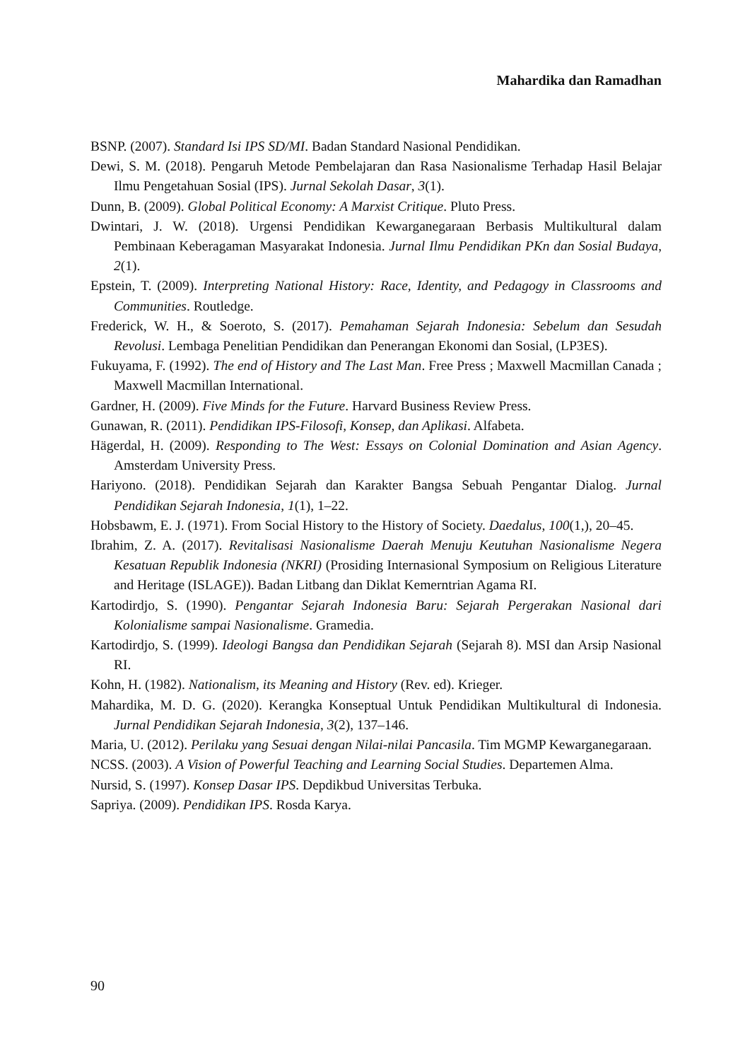Mahardika dan Ramadhan
BSNP. (2007). Standard Isi IPS SD/MI. Badan Standard Nasional Pendidikan.
Dewi, S. M. (2018). Pengaruh Metode Pembelajaran dan Rasa Nasionalisme Terhadap Hasil Belajar Ilmu Pengetahuan Sosial (IPS). Jurnal Sekolah Dasar, 3(1).
Dunn, B. (2009). Global Political Economy: A Marxist Critique. Pluto Press.
Dwintari, J. W. (2018). Urgensi Pendidikan Kewarganegaraan Berbasis Multikultural dalam Pembinaan Keberagaman Masyarakat Indonesia. Jurnal Ilmu Pendidikan PKn dan Sosial Budaya, 2(1).
Epstein, T. (2009). Interpreting National History: Race, Identity, and Pedagogy in Classrooms and Communities. Routledge.
Frederick, W. H., & Soeroto, S. (2017). Pemahaman Sejarah Indonesia: Sebelum dan Sesudah Revolusi. Lembaga Penelitian Pendidikan dan Penerangan Ekonomi dan Sosial, (LP3ES).
Fukuyama, F. (1992). The end of History and The Last Man. Free Press ; Maxwell Macmillan Canada ; Maxwell Macmillan International.
Gardner, H. (2009). Five Minds for the Future. Harvard Business Review Press.
Gunawan, R. (2011). Pendidikan IPS-Filosofi, Konsep, dan Aplikasi. Alfabeta.
Hägerdal, H. (2009). Responding to The West: Essays on Colonial Domination and Asian Agency. Amsterdam University Press.
Hariyono. (2018). Pendidikan Sejarah dan Karakter Bangsa Sebuah Pengantar Dialog. Jurnal Pendidikan Sejarah Indonesia, 1(1), 1–22.
Hobsbawm, E. J. (1971). From Social History to the History of Society. Daedalus, 100(1,), 20–45.
Ibrahim, Z. A. (2017). Revitalisasi Nasionalisme Daerah Menuju Keutuhan Nasionalisme Negera Kesatuan Republik Indonesia (NKRI) (Prosiding Internasional Symposium on Religious Literature and Heritage (ISLAGE)). Badan Litbang dan Diklat Kemerntrian Agama RI.
Kartodirdjo, S. (1990). Pengantar Sejarah Indonesia Baru: Sejarah Pergerakan Nasional dari Kolonialisme sampai Nasionalisme. Gramedia.
Kartodirdjo, S. (1999). Ideologi Bangsa dan Pendidikan Sejarah (Sejarah 8). MSI dan Arsip Nasional RI.
Kohn, H. (1982). Nationalism, its Meaning and History (Rev. ed). Krieger.
Mahardika, M. D. G. (2020). Kerangka Konseptual Untuk Pendidikan Multikultural di Indonesia. Jurnal Pendidikan Sejarah Indonesia, 3(2), 137–146.
Maria, U. (2012). Perilaku yang Sesuai dengan Nilai-nilai Pancasila. Tim MGMP Kewarganegaraan.
NCSS. (2003). A Vision of Powerful Teaching and Learning Social Studies. Departemen Alma.
Nursid, S. (1997). Konsep Dasar IPS. Depdikbud Universitas Terbuka.
Sapriya. (2009). Pendidikan IPS. Rosda Karya.
90